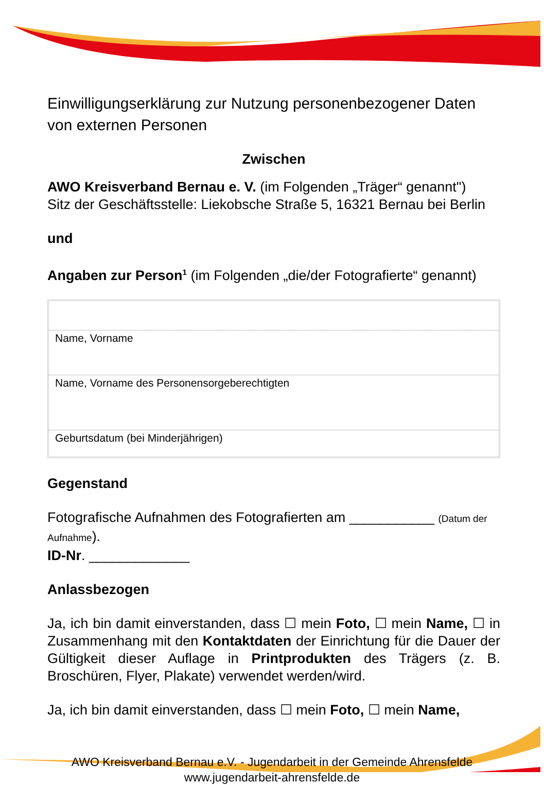Einwilligungserklärung zur Nutzung personenbezogener Daten von externen Personen
Zwischen
AWO Kreisverband Bernau e. V. (im Folgenden „Träger“ genannt")
Sitz der Geschäftsstelle: Liekobsche Straße 5, 16321 Bernau bei Berlin
und
Angaben zur Person<sup>1</sup> (im Folgenden „die/der Fotografierte“ genannt)
Name, Vorname
Name, Vorname des Personensorgeberechtigten
Geburtsdatum (bei Minderjährigen)
Gegenstand
Fotografische Aufnahmen des Fotografierten am ___________ (Datum der Aufnahme).
ID-Nr. _____________
Anlassbezogen
Ja, ich bin damit einverstanden, dass ☐ mein Foto, ☐ mein Name, ☐ in Zusammenhang mit den Kontaktdaten der Einrichtung für die Dauer der Gültigkeit dieser Auflage in Printprodukten des Trägers (z. B. Broschüren, Flyer, Plakate) verwendet werden/wird.
Ja, ich bin damit einverstanden, dass ☐ mein Foto, ☐ mein Name,
AWO Kreisverband Bernau e.V. - Jugendarbeit in der Gemeinde Ahrensfelde
www.jugendarbeit-ahrensfelde.de